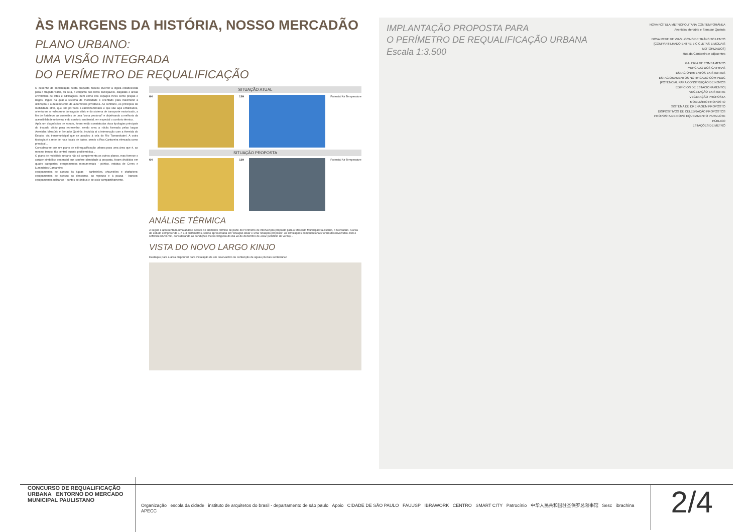ÀS MARGENS DA HISTÓRIA, NOSSO MERCADÃO
PLANO URBANO:
UMA VISÃO INTEGRADA
DO PERÍMETRO DE REQUALIFICAÇÃO
O desenho de implantação desta proposta buscou inverter a lógica estabelecida para o traçado viário, ou seja, o conjunto dos leitos carroçáveis, calçadas e áreas envoltórias de lotes e edificações, bem como dos espaços livres como praças e largos, lógica na qual o sistema de mobilidade é orientado para maximizar a utilização e o desempenho de automóveis privativos. Ao contrário, os princípios de mobilidade ativa, que tem por foco a caminhabilidade e que são aqui enfatizados, orientaram o redesenho do traçado viário e do sistema de transporte motorizado, a fim de fortalecer as conexões de uma "zona peatonal" e objetivando a melhoria da acessibilidade universal e do conforto ambiental, em especial o conforto térmico.
Após um diagnóstico de estudo, foram então constatadas duas tipologias principais do traçado viário para redesenho, sendo uma a rótula formada pelas largas Avenidas Mercúrio e Senador Queirós, incluída aí a intersecção com a Avenida do Estado, via transmunicipal que se acoplou à orla do Rio Tamanduateí. A outra tipologia é a rede de ruas locais de bairro, sendo a Rua Cantareira elencada como principal...
Considera-se que um plano de edirequalificação urbana para uma área que é, ao mesmo tempo, tão central quanto problemática...
O plano de mobiliário urbano não só complementa os outros planos, mas fornece o caráter simbólico essencial que confere identidade à proposta, foram divididos em quatro categorias: equipamentos monumentais - pórtico, estátua de Ceres e Luminárias Cantareira;
equipamentos de acesso às águas - banheirões, chuveirões e chafarizes; equipamentos de acesso ao descanso, ao repouso e à pausa - bancos; equipamentos utilitários - pontos de ônibus e de ciclo-compartilhamento.
SITUAÇÃO ATUAL
6H 13H Potential Air Temperature
SITUAÇÃO PROPOSTA
6H 13H Potential Air Temperature
ANÁLISE TÉRMICA
A seguir é apresentada uma análise acerca do ambiente térmico de parte do Perímetro de Intervenção proposto para o Mercado Municipal Paulistano, o Mercadão. A área de estudo compreende 1 X 1,3 quilômetros, sendo apresentada em 'situação atual' e uma 'situação proposta'. As simulações computacionais foram desenvolvidas com o software ENVI-met, considerando as condições meteorológicas do dia 22 de dezembro de 2022 (solstício de verão)...
VISTA DO NOVO LARGO KINJO
Destaque para a área disponível para instalação de um reservatório de contenção de águas pluviais subterrâneo
IMPLANTAÇÃO PROPOSTA PARA
O PERÍMETRO DE REQUALIFICAÇÃO URBANA
Escala 1:3.500
NOVA RÓTULA METROPOLITANA CONTEMPORÂNEA
Avenidas Mercúrio e Senador Queirós
NOVA REDE DE VIAS LOCAIS DE TRÂNSITO LENTO [COMPARTILHADO ENTRE BICICLETAS E MODAIS MOTORIZADOS]
Rua da Cantareira e adjacentes
GALERIA DE TOMBAMENTO
MERCADO DOS CAIPIRAS
ESTACIONAMENTOS EXISTENTES
ESTACIONAMENTOS NOTIFICADO COM PEUC [POTENCIAL PARA CONSTRUÇÃO DE NOVOS EDIFÍCIOS DE ESTACIONAMENTO]
VEGETAÇÃO EXISTENTE
VEGETAÇÃO PROPOSTA
MOBILIÁRIO PROPOSTO
SISTEMA DE DRENAGEM PROPOSTO
DISPOSITIVOS DE CELEBRAÇÃO PROPOSTOS
PROPOSTA DE NOVO EQUIPAMENTO PARA LOTE PÚBLICO
ESTAÇÕES DE METRÔ
CONCURSO DE REQUALIFICAÇÃO URBANA ENTORNO DO MERCADO MUNICIPAL PAULISTANO
Organização escola da cidade instituto de arquitetos do brasil - departamento de são paulo Apoio CIDADE DE SÃO PAULO FAUUSP IBRAWORK CENTRO SMART CITY Patrocínio 中华人民共和国驻圣保罗总领事馆 Sesc ibrachina APECC
2/4